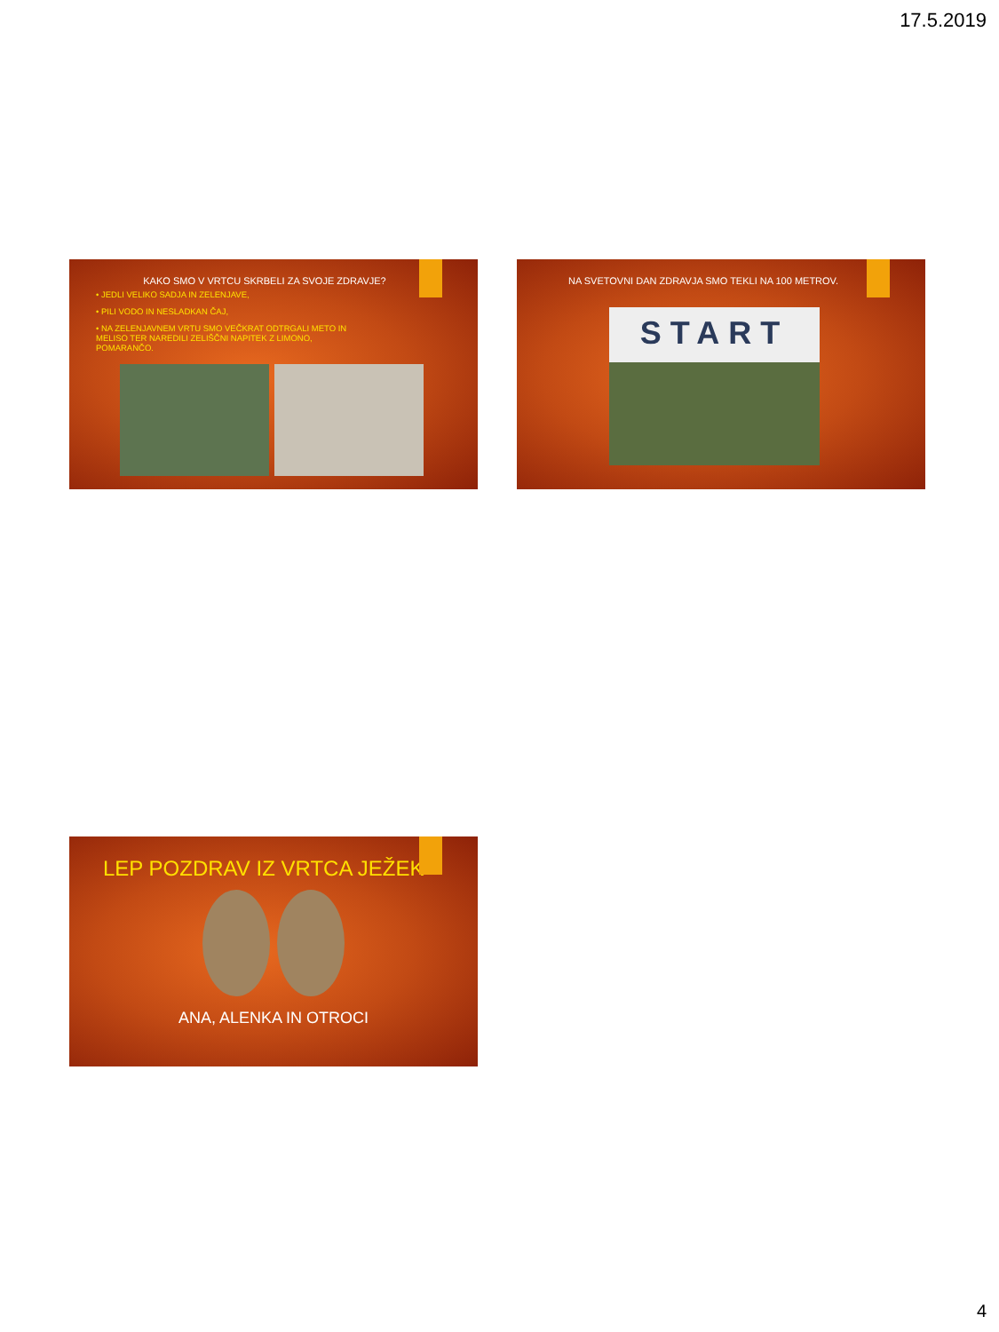17.5.2019
KAKO SMO V VRTCU SKRBELI ZA SVOJE ZDRAVJE?
• JEDLI VELIKO SADJA IN ZELENJAVE,
• PILI VODO IN NESLADKAN ČAJ,
• NA ZELENJAVNEM VRTU SMO VEČKRAT ODTRGALI METO IN MELISO TER NAREDILI ZELIŠČNI NAPITEK Z LIMONO, POMARANČO.
NA SVETOVNI DAN ZDRAVJA SMO TEKLI NA 100 METROV.
START
LEP POZDRAV IZ VRTCA JEŽEK
ANA, ALENKA IN OTROCI
4